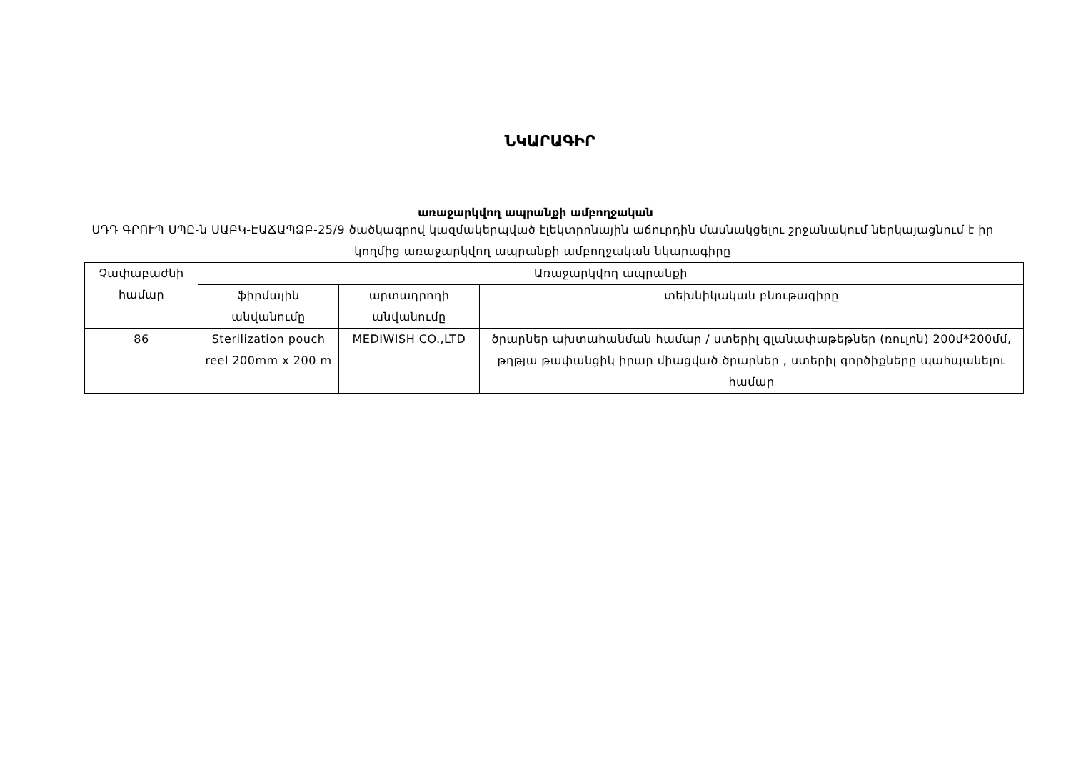ՆԿԱՐԱԳԻՐ
առաջարկվող ապրանքի ամբողջական
ՍԴԴ ԳՐՈՒՊ ՍՊԸ-ն ՍԱԲԿ-ԷԱՃԱՊՁԲ-25/9 ծածկագրով կազմակերպված էլեկտրոնային աճուրդին մասնակցելու շրջանակում ներկայացնում է իր կողմից առաջարկվող ապրանքի ամբողջական նկարագիրը
| Չափաբաժնի համար | Առաջարկվող ապրանքի | | |
| --- | --- | --- | --- |
| | ֆիրմային անվանումը | արտադրողի անվանումը | տեխնիկական բնութագիրը |
| 86 | Sterilization pouch reel 200mm x 200 m | MEDIWISH CO.,LTD | ծրարներ ախտահանման համար / ստերիլ գլանափաթեթներ (ռուլոն) 200մ*200մմ, թղթյա թափանցիկ իրար միացված ծրարներ , ստերիլ գործիքները պահպանելու համար |